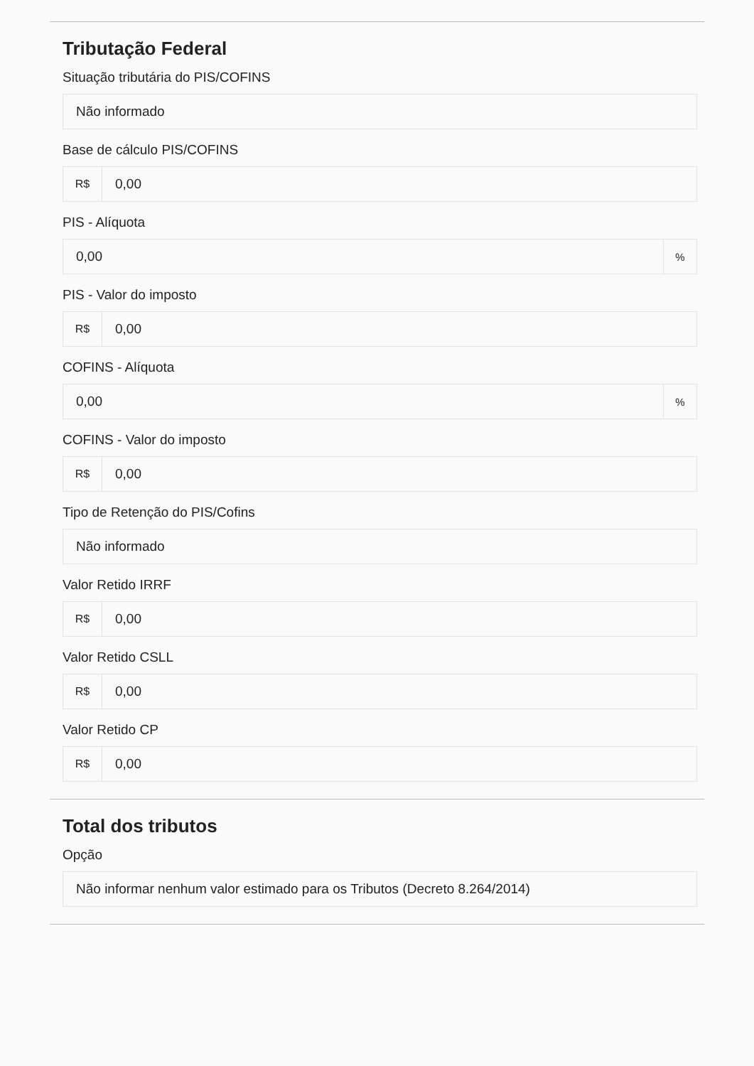Tributação Federal
Situação tributária do PIS/COFINS
Não informado
Base de cálculo PIS/COFINS
R$ 0,00
PIS - Alíquota
0,00%
PIS - Valor do imposto
R$ 0,00
COFINS - Alíquota
0,00%
COFINS - Valor do imposto
R$ 0,00
Tipo de Retenção do PIS/Cofins
Não informado
Valor Retido IRRF
R$ 0,00
Valor Retido CSLL
R$ 0,00
Valor Retido CP
R$ 0,00
Total dos tributos
Opção
Não informar nenhum valor estimado para os Tributos (Decreto 8.264/2014)